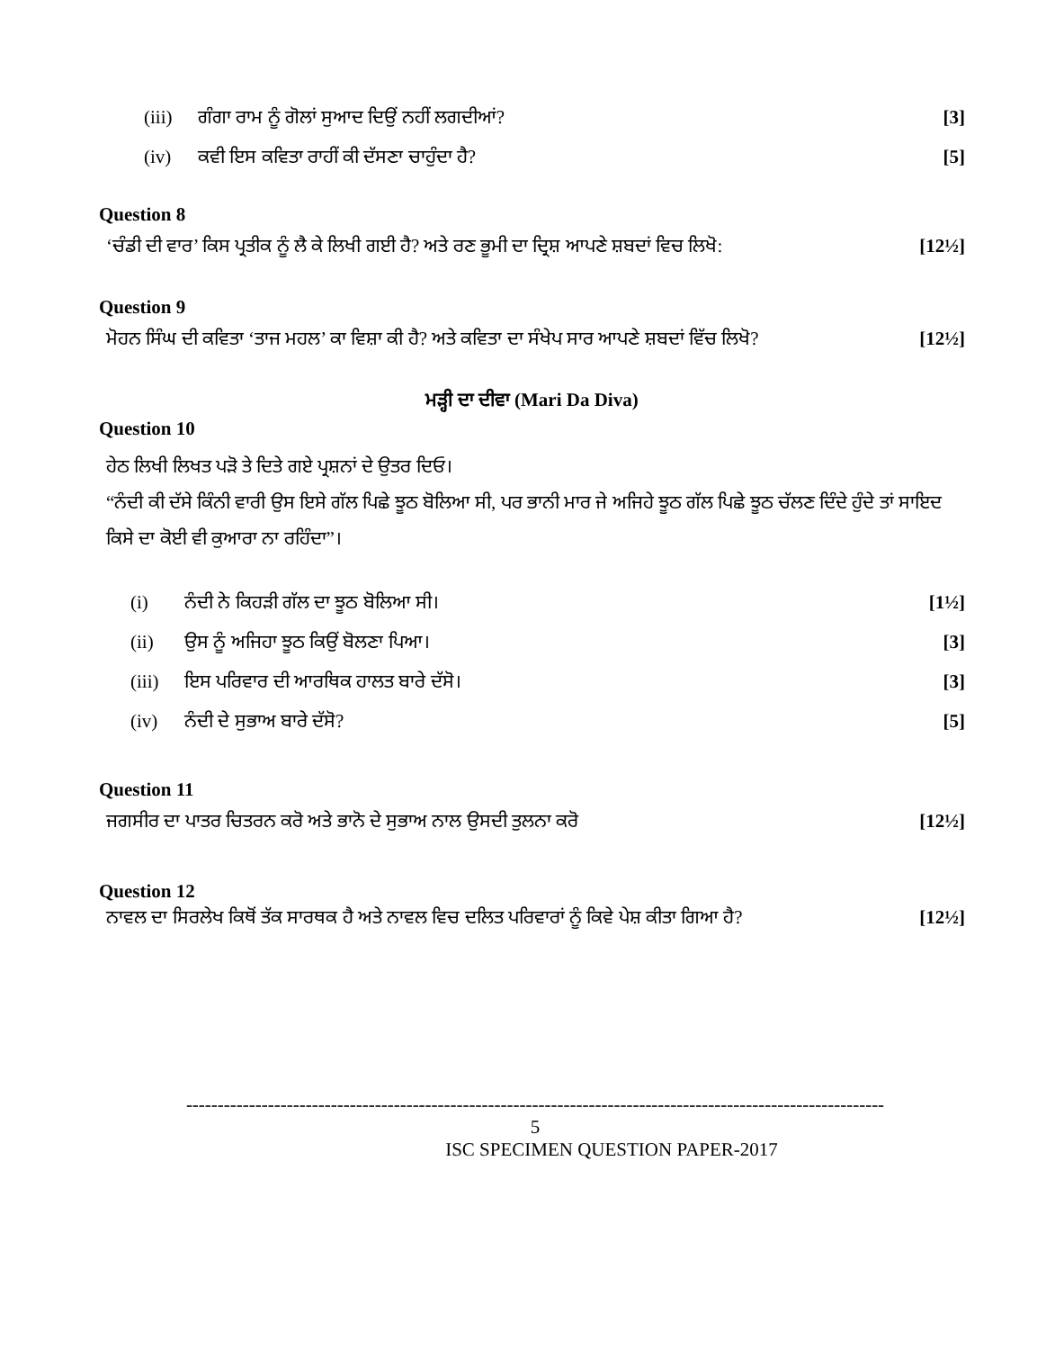| (iii) | ਗੰਗਾ ਰਾਮ ਨੂੰ ਗੋਲਾਂ ਸੁਆਦ ਦਿਉਂ ਨਹੀਂ ਲਗਦੀਆਂ? | [3] |
| (iv) | ਕਵੀ ਇਸ ਕਵਿਤਾ ਰਾਹੀਂ ਕੀ ਦੱਸਣਾ ਚਾਹੁੰਦਾ ਹੈ? | [5] |
Question 8
‘ਚੰਡੀ ਦੀ ਵਾਰ’ ਕਿਸ ਪ੍ਰਤੀਕ ਨੂੰ ਲੈ ਕੇ ਲਿਖੀ ਗਈ ਹੈ? ਅਤੇ ਰਣ ਭੂਮੀ ਦਾ ਦ੍ਰਿਸ਼ ਆਪਣੇ ਸ਼ਬਦਾਂ ਵਿਚ ਲਿਖੋ: [12½]
Question 9
ਮੋਹਨ ਸਿੰਘ ਦੀ ਕਵਿਤਾ ‘ਤਾਜ ਮਹਲ’ ਕਾ ਵਿਸ਼ਾ ਕੀ ਹੈ? ਅਤੇ ਕਵਿਤਾ ਦਾ ਸੰਖੇਪ ਸਾਰ ਆਪਣੇ ਸ਼ਬਦਾਂ ਵਿੱਚ ਲਿਖੋ? [12½]
ਮੜ੍ਹੀ ਦਾ ਦੀਵਾ (Mari Da Diva)
Question 10
ਹੇਠ ਲਿਖੀ ਲਿਖਤ ਪੜੋ ਤੇ ਦਿਤੇ ਗਏ ਪ੍ਰਸ਼ਨਾਂ ਦੇ ਉਤਰ ਦਿਓ।
“ਨੰਦੀ ਕੀ ਦੱਸੇ ਕਿੰਨੀ ਵਾਰੀ ਉਸ ਇਸੇ ਗੱਲ ਪਿਛੇ ਝੂਠ ਬੋਲਿਆ ਸੀ, ਪਰ ਭਾਨੀ ਮਾਰ ਜੇ ਅਜਿਹੇ ਝੂਠ ਗੱਲ ਪਿਛੇ ਝੂਠ ਚੱਲਣ ਦਿੰਦੇ ਹੁੰਦੇ ਤਾਂ ਸਾਇਦ ਕਿਸੇ ਦਾ ਕੋਈ ਵੀ ਕੁਆਰਾ ਨਾ ਰਹਿੰਦਾ”।
| (i) | ਨੰਦੀ ਨੇ ਕਿਹੜੀ ਗੱਲ ਦਾ ਝੂਠ ਬੋਲਿਆ ਸੀ। | [1½] |
| (ii) | ਉਸ ਨੂੰ ਅਜਿਹਾ ਝੂਠ ਕਿਉਂ ਬੋਲਣਾ ਪਿਆ। | [3] |
| (iii) | ਇਸ ਪਰਿਵਾਰ ਦੀ ਆਰਥਿਕ ਹਾਲਤ ਬਾਰੇ ਦੱਸੋ। | [3] |
| (iv) | ਨੰਦੀ ਦੇ ਸੁਭਾਅ ਬਾਰੇ ਦੱਸੋ? | [5] |
Question 11
ਜਗਸੀਰ ਦਾ ਪਾਤਰ ਚਿਤਰਨ ਕਰੋ ਅਤੇ ਭਾਨੋ ਦੇ ਸੁਭਾਅ ਨਾਲ ਉਸਦੀ ਤੁਲਨਾ ਕਰੋ [12½]
Question 12
ਨਾਵਲ ਦਾ ਸਿਰਲੇਖ ਕਿਥੋਂ ਤੱਕ ਸਾਰਥਕ ਹੈ ਅਤੇ ਨਾਵਲ ਵਿਚ ਦਲਿਤ ਪਰਿਵਾਰਾਂ ਨੂੰ ਕਿਵੇ ਪੇਸ਼ ਕੀਤਾ ਗਿਆ ਹੈ? [12½]
---------------------------------------------------------------------------------------------------------------
5
ISC SPECIMEN QUESTION PAPER-2017